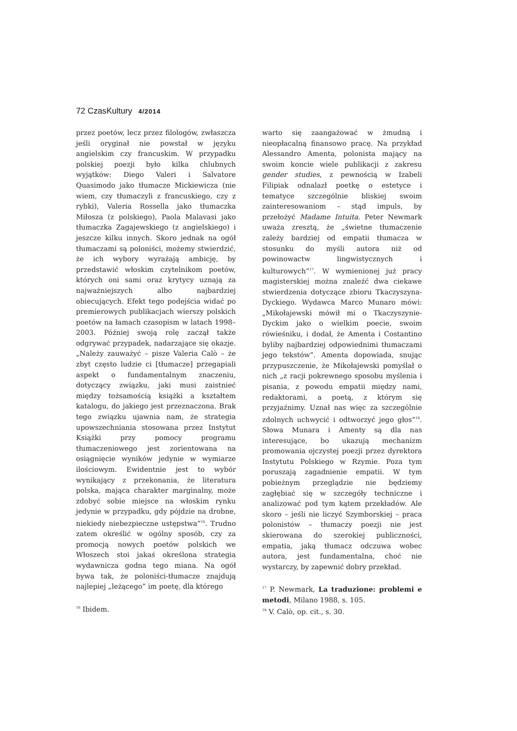72 CzasKultury 4/2014
przez poetów, lecz przez filologów, zwłaszcza jeśli oryginał nie powstał w języku angielskim czy francuskim. W przypadku polskiej poezji było kilka chlubnych wyjątków: Diego Valeri i Salvatore Quasimodo jako tłumacze Mickiewicza (nie wiem, czy tłumaczyli z francuskiego, czy z rybki), Valeria Rossella jako tłumaczka Miłosza (z polskiego), Paola Malavasi jako tłumaczka Zagajewskiego (z angielskiego) i jeszcze kilku innych. Skoro jednak na ogół tłumaczami są poloniści, możemy stwierdzić, że ich wybory wyrażają ambicję, by przedstawić włoskim czytelnikom poetów, których oni sami oraz krytycy uznają za najważniejszych albo najbardziej obiecujących. Efekt tego podejścia widać po premierowych publikacjach wierszy polskich poetów na łamach czasopism w latach 1998–2003. Później swoją rolę zaczął także odgrywać przypadek, nadarzające się okazje. „Należy zauważyć – pisze Valeria Calò – że zbyt często ludzie ci [tłumacze] przegapiali aspekt o fundamentalnym znaczeniu, dotyczący związku, jaki musi zaistnieć między tożsamością książki a kształtem katalogu, do jakiego jest przeznaczona. Brak tego związku ujawnia nam, że strategia upowszechniania stosowana przez Instytut Książki przy pomocy programu tłumaczeniowego jest zorientowana na osiągnięcie wyników jedynie w wymiarze ilościowym. Ewidentnie jest to wybór wynikający z przekonania, że literatura polska, mająca charakter marginalny, może zdobyć sobie miejsce na włoskim rynku jedynie w przypadku, gdy pójdzie na drobne, niekiedy niebezpieczne ustępstwa”<sup>16</sup>. Trudno zatem określić w ogólny sposób, czy za promocją nowych poetów polskich we Włoszech stoi jakaś określona strategia wydawnicza godna tego miana. Na ogół bywa tak, że poloniści-tłumacze znajdują najlepiej „leżącego” im poetę, dla którego
<sup>16</sup> Ibidem.
warto się zaangażować w żmudną i nieopłacalną finansowo pracę. Na przykład Alessandro Amenta, polonista mający na swoim koncie wiele publikacji z zakresu gender studies, z pewnością w Izabeli Filipiak odnalazł poetkę o estetyce i tematyce szczególnie bliskiej swoim zainteresowaniom – stąd impuls, by przełożyć Madame Intuita. Peter Newmark uważa zresztą, że „świetne tłumaczenie zależy bardziej od empatii tłumacza w stosunku do myśli autora niż od powinowactw lingwistycznych i kulturowych”<sup>17</sup>. W wymienionej już pracy magisterskiej można znaleźć dwa ciekawe stwierdzenia dotyczące zbioru Tkaczyszyna-Dyckiego. Wydawca Marco Munaro mówi: „Mikołajewski mówił mi o Tkaczyszynie-Dyckim jako o wielkim poecie, swoim rówieśniku, i dodał, że Amenta i Costantino byliby najbardziej odpowiednimi tłumaczami jego tekstów”. Amenta dopowiada, snując przypuszczenie, że Mikołajewski pomyślał o nich „z racji pokrewnego sposobu myślenia i pisania, z powodu empatii między nami, redaktorami, a poetą, z którym się przyjaźnimy. Uznał nas więc za szczególnie zdolnych uchwycić i odtworzyć jego głos”<sup>18</sup>. Słowa Munara i Amenty są dla nas interesujące, bo ukazują mechanizm promowania ojczystej poezji przez dyrektora Instytutu Polskiego w Rzymie. Poza tym poruszają zagadnienie empatii. W tym pobieżnym przeglądzie nie będziemy zagłębiać się w szczegóły techniczne i analizować pod tym kątem przekładów. Ale skoro – jeśli nie liczyć Szymborskiej – praca polonistów – tłumaczy poezji nie jest skierowana do szerokiej publiczności, empatia, jaką tłumacz odczuwa wobec autora, jest fundamentalna, choć nie wystarczy, by zapewnić dobry przekład.
<sup>17</sup> P. Newmark, La traduzione: problemi e metodi, Milano 1988, s. 105.
<sup>18</sup> V. Calò, op. cit., s. 30.